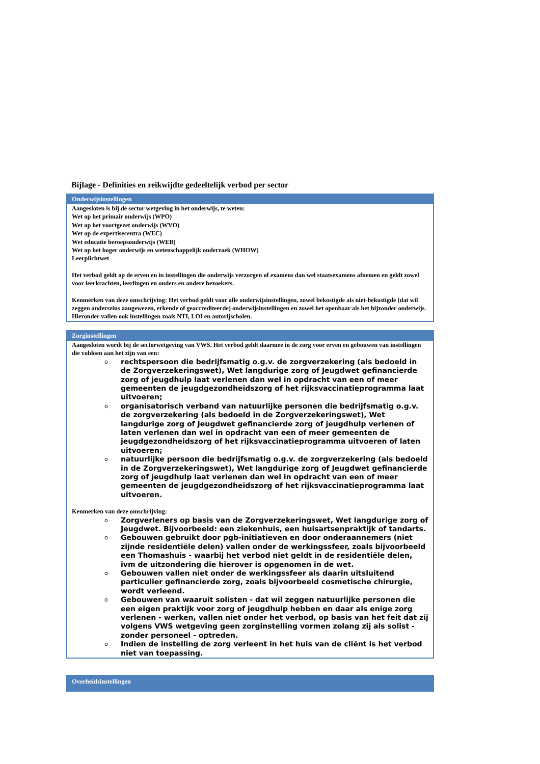Bijlage - Definities en reikwijdte gedeeltelijk verbod per sector
| Onderwijsinstellingen |
| --- |
| Aangesloten is bij de sector wetgeving in het onderwijs, te weten: Wet op het primair onderwijs (WPO) Wet op het voortgezet onderwijs (WVO) Wet op de expertisecentra (WEC) Wet educatie beroepsonderwijs (WEB) Wet op het hoger onderwijs en wetenschappelijk onderzoek (WHOW) Leerplichtwet Het verbod geldt op de erven en in instellingen die onderwijs verzorgen of examens dan wel staatsexamens afnemen en geldt zowel voor leerkrachten, leerlingen en ouders en andere bezoekers. Kenmerken van deze omschrijving: Het verbod geldt voor alle onderwijsinstellingen, zowel bekostigde als niet-bekostigde (dat wil zeggen anderszins aangewezen, erkende of geaccrediteerde) onderwijsinstellingen en zowel het openbaar als het bijzonder onderwijs. Hieronder vallen ook instellingen zoals NTI, LOI en autorijscholen. |
| Zorginstellingen |
| --- |
| Aangesloten wordt bij de sectorwetgeving van VWS. Het verbod geldt daarmee in de zorg voor erven en gebouwen van instellingen die voldoen aan het zijn van een: o rechtspersoon die bedrijfsmatig o.g.v. de zorgverzekering (als bedoeld in de Zorgverzekeringswet), Wet langdurige zorg of Jeugdwet gefinancierde zorg of jeugdhulp laat verlenen dan wel in opdracht van een of meer gemeenten de jeugdgezondheidszorg of het rijksvaccinatieprogramma laat uitvoeren; o organisatorisch verband van natuurlijke personen die bedrijfsmatig o.g.v. de zorgverzekering (als bedoeld in de Zorgverzekeringswet), Wet langdurige zorg of Jeugdwet gefinancierde zorg of jeugdhulp verlenen of laten verlenen dan wel in opdracht van een of meer gemeenten de jeugdgezondheidszorg of het rijksvaccinatieprogramma uitvoeren of laten uitvoeren; o natuurlijke persoon die bedrijfsmatig o.g.v. de zorgverzekering (als bedoeld in de Zorgverzekeringswet), Wet langdurige zorg of Jeugdwet gefinancierde zorg of jeugdhulp laat verlenen dan wel in opdracht van een of meer gemeenten de jeugdgezondheidszorg of het rijksvaccinatieprogramma laat uitvoeren. Kenmerken van deze omschrijving: o Zorgverleners op basis van de Zorgverzekeringswet, Wet langdurige zorg of Jeugdwet. Bijvoorbeeld: een ziekenhuis, een huisartsenpraktijk of tandarts. o Gebouwen gebruikt door pgb-initiatieven en door onderaannemers (niet zijnde residentiële delen) vallen onder de werkingssfeer, zoals bijvoorbeeld een Thomashuis - waarbij het verbod niet geldt in de residentiële delen, ivm de uitzondering die hierover is opgenomen in de wet. o Gebouwen vallen niet onder de werkingssfeer als daarin uitsluitend particulier gefinancierde zorg, zoals bijvoorbeeld cosmetische chirurgie, wordt verleend. o Gebouwen van waaruit solisten - dat wil zeggen natuurlijke personen die een eigen praktijk voor zorg of jeugdhulp hebben en daar als enige zorg verlenen - werken, vallen niet onder het verbod, op basis van het feit dat zij volgens VWS wetgeving geen zorginstelling vormen zolang zij als solist - zonder personeel - optreden. o Indien de instelling de zorg verleent in het huis van de cliënt is het verbod niet van toepassing. |
| Overheidsinstellingen |
| --- |